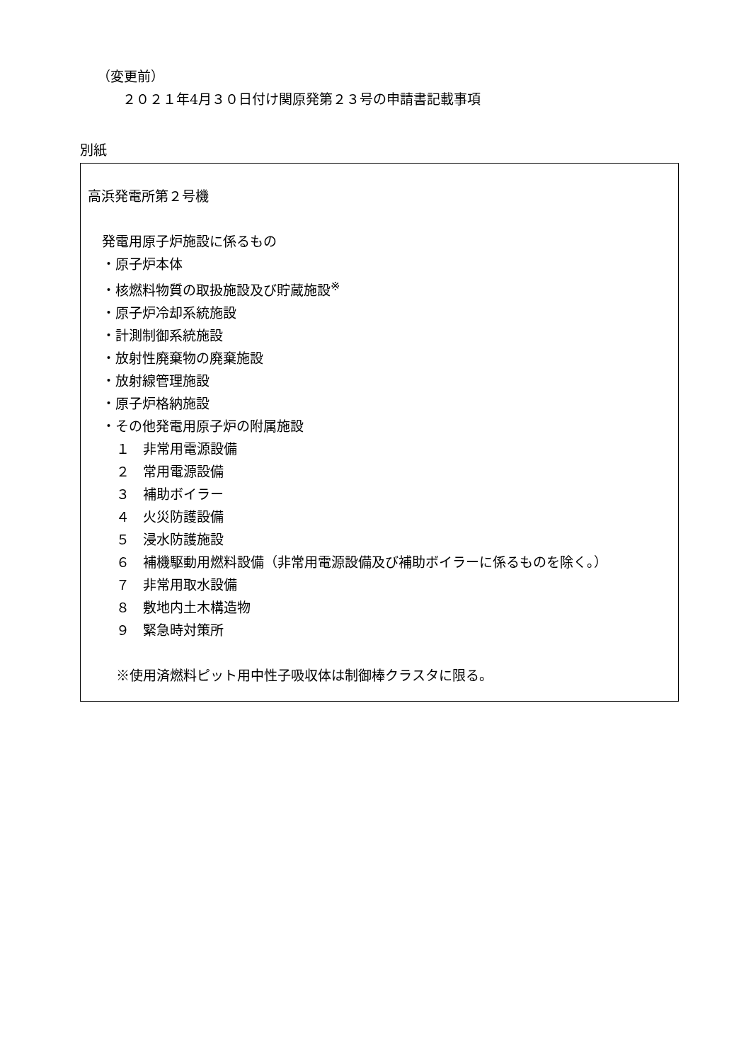（変更前）
２０２１年4月３０日付け関原発第２３号の申請書記載事項
別紙
高浜発電所第２号機
発電用原子炉施設に係るもの
・原子炉本体
・核燃料物質の取扱施設及び貯蔵施設<sup>※</sup>
・原子炉冷却系統施設
・計測制御系統施設
・放射性廃棄物の廃棄施設
・放射線管理施設
・原子炉格納施設
・その他発電用原子炉の附属施設
１　非常用電源設備
２　常用電源設備
３　補助ボイラー
４　火災防護設備
５　浸水防護施設
６　補機駆動用燃料設備（非常用電源設備及び補助ボイラーに係るものを除く。）
７　非常用取水設備
８　敷地内土木構造物
９　緊急時対策所
※使用済燃料ピット用中性子吸収体は制御棒クラスタに限る。